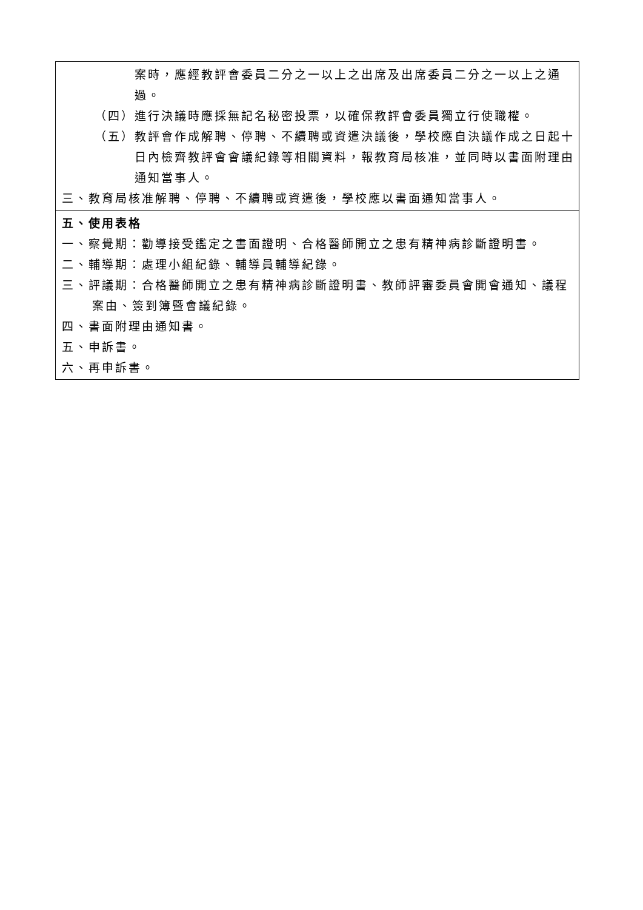| 案時，應經教評會委員二分之一以上之出席及出席委員二分之一以上之通過。 （四）進行決議時應採無記名秘密投票，以確保教評會委員獨立行使職權。 （五）教評會作成解聘、停聘、不續聘或資遣決議後，學校應自決議作成之日起十日內檢齊教評會會議紀錄等相關資料，報教育局核准，並同時以書面附理由通知當事人。 三、教育局核准解聘、停聘、不續聘或資遣後，學校應以書面通知當事人。 |
| 五、使用表格 一、察覺期：勸導接受鑑定之書面證明、合格醫師開立之患有精神病診斷證明書。 二、輔導期：處理小組紀錄、輔導員輔導紀錄。 三、評議期：合格醫師開立之患有精神病診斷證明書、教師評審委員會開會通知、議程案由、簽到簿暨會議紀錄。 四、書面附理由通知書。 五、申訴書。 六、再申訴書。 |